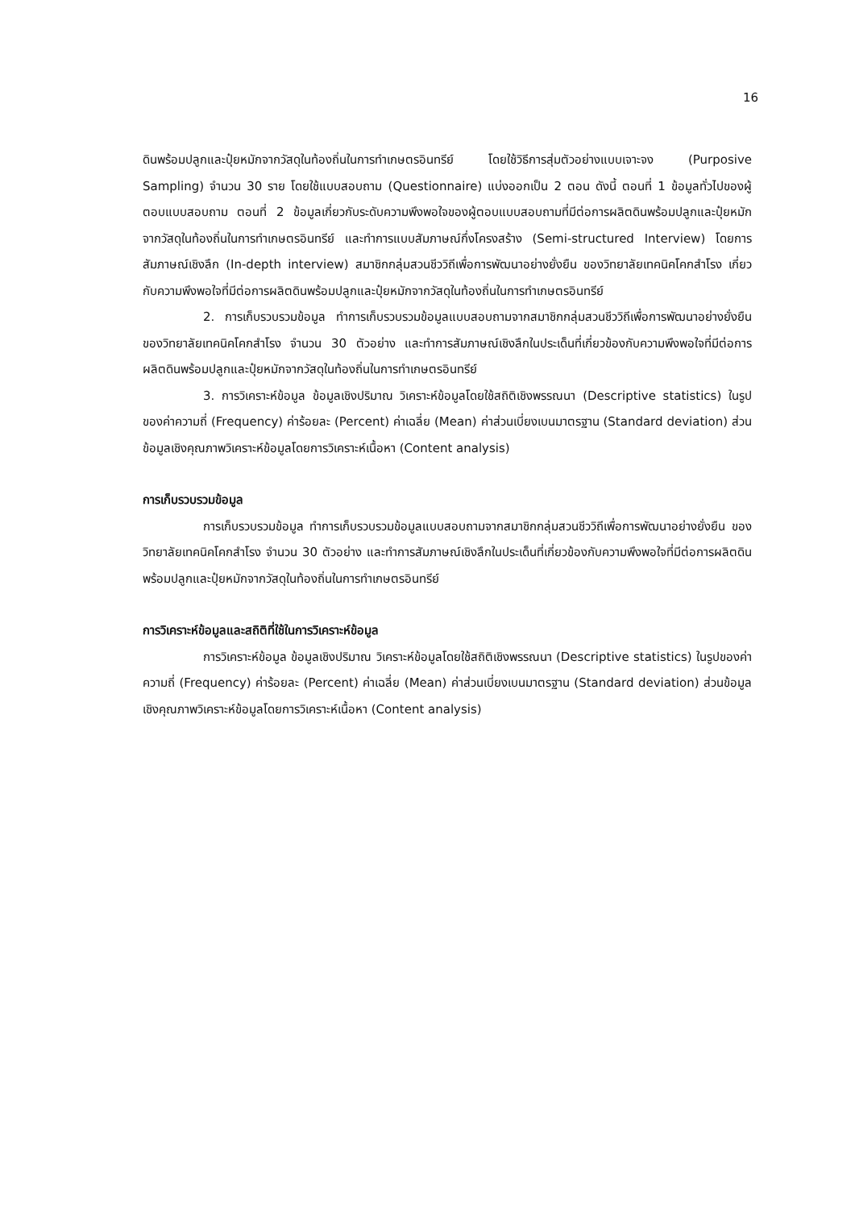16
ดินพร้อมปลูกและปุ๋ยหมักจากวัสดุในท้องถิ่นในการทำเกษตรอินทรีย์ โดยใช้วิธีการสุ่มตัวอย่างแบบเจาะจง (Purposive Sampling) จำนวน 30 ราย โดยใช้แบบสอบถาม (Questionnaire) แบ่งออกเป็น 2 ตอน ดังนี้ ตอนที่ 1 ข้อมูลทั่วไปของผู้ตอบแบบสอบถาม ตอนที่ 2 ข้อมูลเกี่ยวกับระดับความพึงพอใจของผู้ตอบแบบสอบถามที่มีต่อการผลิตดินพร้อมปลูกและปุ๋ยหมักจากวัสดุในท้องถิ่นในการทำเกษตรอินทรีย์ และทำการแบบสัมภาษณ์กึ่งโครงสร้าง (Semi-structured Interview) โดยการสัมภาษณ์เชิงลึก (In-depth interview) สมาชิกกลุ่มสวนชีววิถีเพื่อการพัฒนาอย่างยั่งยืน ของวิทยาลัยเทคนิคโคกสำโรง เกี่ยวกับความพึงพอใจที่มีต่อการผลิตดินพร้อมปลูกและปุ๋ยหมักจากวัสดุในท้องถิ่นในการทำเกษตรอินทรีย์
2. การเก็บรวบรวมข้อมูล ทำการเก็บรวบรวมข้อมูลแบบสอบถามจากสมาชิกกลุ่มสวนชีววิถีเพื่อการพัฒนาอย่างยั่งยืน ของวิทยาลัยเทคนิคโคกสำโรง จำนวน 30 ตัวอย่าง และทำการสัมภาษณ์เชิงลึกในประเด็นที่เกี่ยวข้องกับความพึงพอใจที่มีต่อการผลิตดินพร้อมปลูกและปุ๋ยหมักจากวัสดุในท้องถิ่นในการทำเกษตรอินทรีย์
3. การวิเคราะห์ข้อมูล ข้อมูลเชิงปริมาณ วิเคราะห์ข้อมูลโดยใช้สถิติเชิงพรรณนา (Descriptive statistics) ในรูปของค่าความถี่ (Frequency) ค่าร้อยละ (Percent) ค่าเฉลี่ย (Mean) ค่าส่วนเบี่ยงเบนมาตรฐาน (Standard deviation) ส่วนข้อมูลเชิงคุณภาพวิเคราะห์ข้อมูลโดยการวิเคราะห์เนื้อหา (Content analysis)
การเก็บรวบรวมข้อมูล
การเก็บรวบรวมข้อมูล ทำการเก็บรวบรวมข้อมูลแบบสอบถามจากสมาชิกกลุ่มสวนชีววิถีเพื่อการพัฒนาอย่างยั่งยืน ของวิทยาลัยเทคนิคโคกสำโรง จำนวน 30 ตัวอย่าง และทำการสัมภาษณ์เชิงลึกในประเด็นที่เกี่ยวข้องกับความพึงพอใจที่มีต่อการผลิตดินพร้อมปลูกและปุ๋ยหมักจากวัสดุในท้องถิ่นในการทำเกษตรอินทรีย์
การวิเคราะห์ข้อมูลและสถิติที่ใช้ในการวิเคราะห์ข้อมูล
การวิเคราะห์ข้อมูล ข้อมูลเชิงปริมาณ วิเคราะห์ข้อมูลโดยใช้สถิติเชิงพรรณนา (Descriptive statistics) ในรูปของค่าความถี่ (Frequency) ค่าร้อยละ (Percent) ค่าเฉลี่ย (Mean) ค่าส่วนเบี่ยงเบนมาตรฐาน (Standard deviation) ส่วนข้อมูลเชิงคุณภาพวิเคราะห์ข้อมูลโดยการวิเคราะห์เนื้อหา (Content analysis)